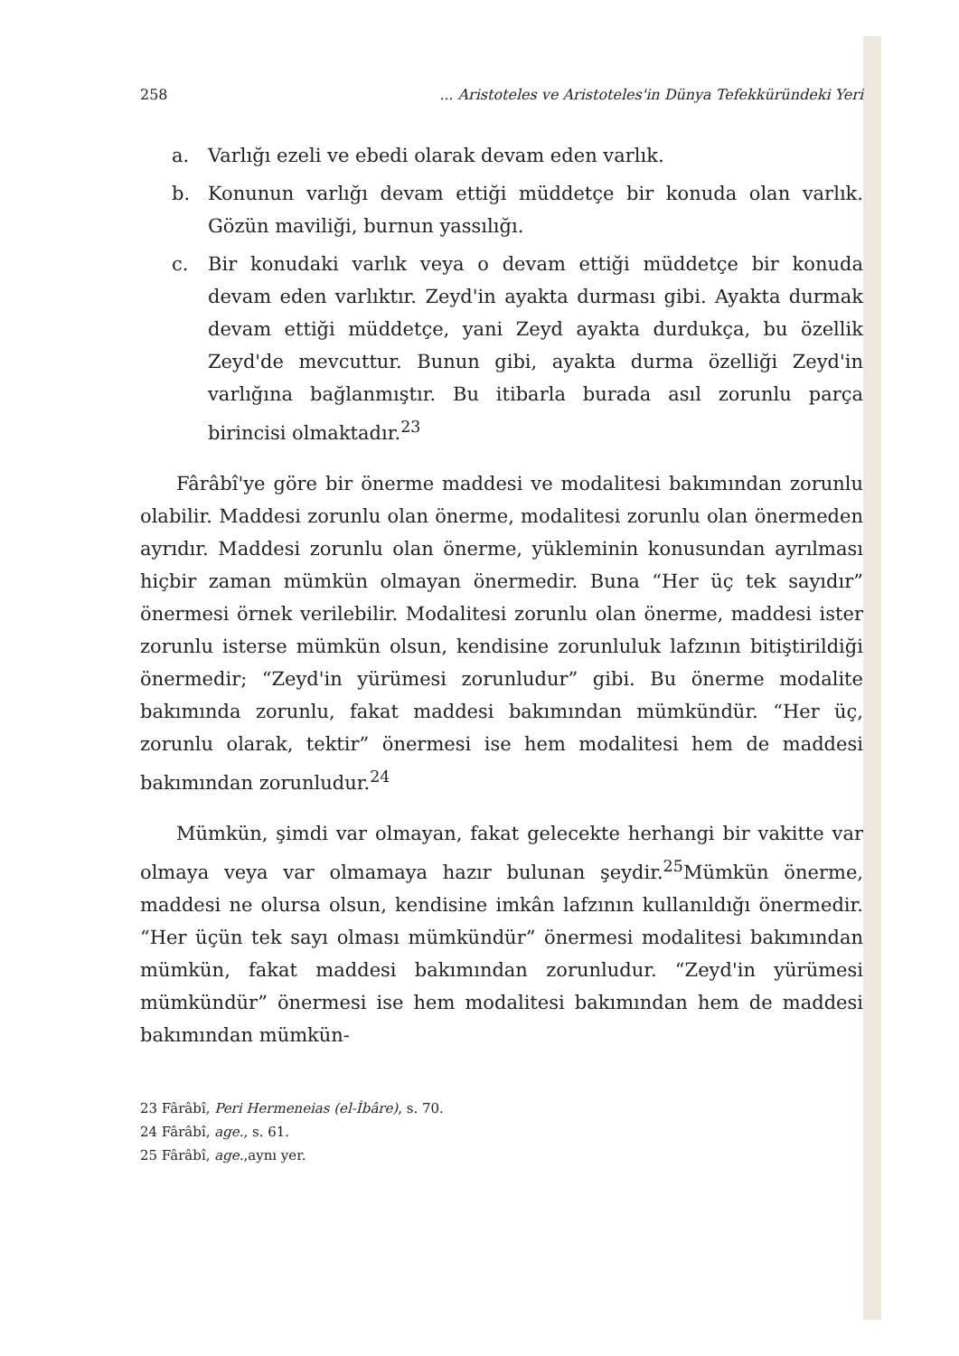258... Aristoteles ve Aristoteles'in Dünya Tefekküründeki Yeri
a. Varlığı ezeli ve ebedi olarak devam eden varlık.
b. Konunun varlığı devam ettiği müddetçe bir konuda olan varlık. Gözün maviliği, burnun yassılığı.
c. Bir konudaki varlık veya o devam ettiği müddetçe bir konuda devam eden varlıktır. Zeyd'in ayakta durması gibi. Ayakta durmak devam ettiği müddetçe, yani Zeyd ayakta durdukça, bu özellik Zeyd'de mevcuttur. Bunun gibi, ayakta durma özelliği Zeyd'in varlığına bağlanmıştır. Bu itibarla burada asıl zorunlu parça birincisi olmaktadır.<sup>23</sup>
Fârâbî'ye göre bir önerme maddesi ve modalitesi bakımından zorunlu olabilir. Maddesi zorunlu olan önerme, modalitesi zorunlu olan önermeden ayrıdır. Maddesi zorunlu olan önerme, yükleminin konusundan ayrılması hiçbir zaman mümkün olmayan önermedir. Buna “Her üç tek sayıdır” önermesi örnek verilebilir. Modalitesi zorunlu olan önerme, maddesi ister zorunlu isterse mümkün olsun, kendisine zorunluluk lafzının bitiştirildiği önermedir; “Zeyd'in yürümesi zorunludur” gibi. Bu önerme modalite bakımında zorunlu, fakat maddesi bakımından mümkündür. “Her üç, zorunlu olarak, tektir” önermesi ise hem modalitesi hem de maddesi bakımından zorunludur.<sup>24</sup>
Mümkün, şimdi var olmayan, fakat gelecekte herhangi bir vakitte var olmaya veya var olmamaya hazır bulunan şeydir.<sup>25</sup>Mümkün önerme, maddesi ne olursa olsun, kendisine imkân lafzının kullanıldığı önermedir. “Her üçün tek sayı olması mümkündür” önermesi modalitesi bakımından mümkün, fakat maddesi bakımından zorunludur. “Zeyd'in yürümesi mümkündür” önermesi ise hem modalitesi bakımından hem de maddesi bakımından mümkün-
23 Fârâbî, Peri Hermeneias (el-İbâre), s. 70.
24 Fârâbî, age., s. 61.
25 Fârâbî, age.,aynı yer.